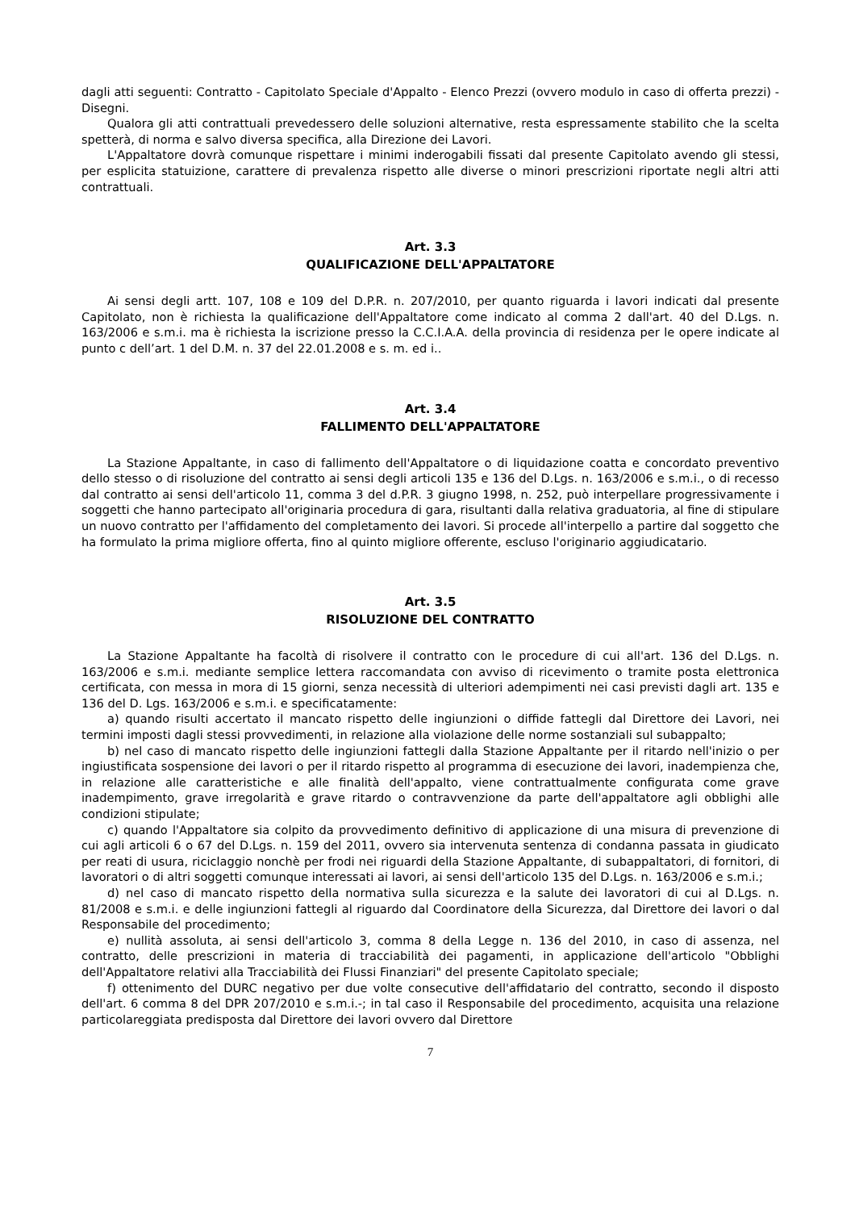dagli atti seguenti: Contratto - Capitolato Speciale d'Appalto - Elenco Prezzi (ovvero modulo in caso di offerta prezzi) - Disegni.
Qualora gli atti contrattuali prevedessero delle soluzioni alternative, resta espressamente stabilito che la scelta spetterà, di norma e salvo diversa specifica, alla Direzione dei Lavori.
L'Appaltatore dovrà comunque rispettare i minimi inderogabili fissati dal presente Capitolato avendo gli stessi, per esplicita statuizione, carattere di prevalenza rispetto alle diverse o minori prescrizioni riportate negli altri atti contrattuali.
Art. 3.3
QUALIFICAZIONE DELL'APPALTATORE
Ai sensi degli artt. 107, 108 e 109 del D.P.R. n. 207/2010, per quanto riguarda i lavori indicati dal presente Capitolato, non è richiesta la qualificazione dell'Appaltatore come indicato al comma 2 dall'art. 40 del D.Lgs. n. 163/2006 e s.m.i. ma è richiesta la iscrizione presso la C.C.I.A.A. della provincia di residenza per le opere indicate al punto c dell’art. 1 del D.M. n. 37 del 22.01.2008 e s. m. ed i..
Art. 3.4
FALLIMENTO DELL'APPALTATORE
La Stazione Appaltante, in caso di fallimento dell'Appaltatore o di liquidazione coatta e concordato preventivo dello stesso o di risoluzione del contratto ai sensi degli articoli 135 e 136 del D.Lgs. n. 163/2006 e s.m.i., o di recesso dal contratto ai sensi dell'articolo 11, comma 3 del d.P.R. 3 giugno 1998, n. 252, può interpellare progressivamente i soggetti che hanno partecipato all'originaria procedura di gara, risultanti dalla relativa graduatoria, al fine di stipulare un nuovo contratto per l'affidamento del completamento dei lavori. Si procede all'interpello a partire dal soggetto che ha formulato la prima migliore offerta, fino al quinto migliore offerente, escluso l'originario aggiudicatario.
Art. 3.5
RISOLUZIONE DEL CONTRATTO
La Stazione Appaltante ha facoltà di risolvere il contratto con le procedure di cui all'art. 136 del D.Lgs. n. 163/2006 e s.m.i. mediante semplice lettera raccomandata con avviso di ricevimento o tramite posta elettronica certificata, con messa in mora di 15 giorni, senza necessità di ulteriori adempimenti nei casi previsti dagli art. 135 e 136 del D. Lgs. 163/2006 e s.m.i. e specificatamente:
a) quando risulti accertato il mancato rispetto delle ingiunzioni o diffide fattegli dal Direttore dei Lavori, nei termini imposti dagli stessi provvedimenti, in relazione alla violazione delle norme sostanziali sul subappalto;
b) nel caso di mancato rispetto delle ingiunzioni fattegli dalla Stazione Appaltante per il ritardo nell'inizio o per ingiustificata sospensione dei lavori o per il ritardo rispetto al programma di esecuzione dei lavori, inadempienza che, in relazione alle caratteristiche e alle finalità dell'appalto, viene contrattualmente configurata come grave inadempimento, grave irregolarità e grave ritardo o contravvenzione da parte dell'appaltatore agli obblighi alle condizioni stipulate;
c) quando l'Appaltatore sia colpito da provvedimento definitivo di applicazione di una misura di prevenzione di cui agli articoli 6 o 67 del D.Lgs. n. 159 del 2011, ovvero sia intervenuta sentenza di condanna passata in giudicato per reati di usura, riciclaggio nonchè per frodi nei riguardi della Stazione Appaltante, di subappaltatori, di fornitori, di lavoratori o di altri soggetti comunque interessati ai lavori, ai sensi dell'articolo 135 del D.Lgs. n. 163/2006 e s.m.i.;
d) nel caso di mancato rispetto della normativa sulla sicurezza e la salute dei lavoratori di cui al D.Lgs. n. 81/2008 e s.m.i. e delle ingiunzioni fattegli al riguardo dal Coordinatore della Sicurezza, dal Direttore dei lavori o dal Responsabile del procedimento;
e) nullità assoluta, ai sensi dell'articolo 3, comma 8 della Legge n. 136 del 2010, in caso di assenza, nel contratto, delle prescrizioni in materia di tracciabilità dei pagamenti, in applicazione dell'articolo "Obblighi dell'Appaltatore relativi alla Tracciabilità dei Flussi Finanziari" del presente Capitolato speciale;
f) ottenimento del DURC negativo per due volte consecutive dell'affidatario del contratto, secondo il disposto dell'art. 6 comma 8 del DPR 207/2010 e s.m.i.-; in tal caso il Responsabile del procedimento, acquisita una relazione particolareggiata predisposta dal Direttore dei lavori ovvero dal Direttore
7